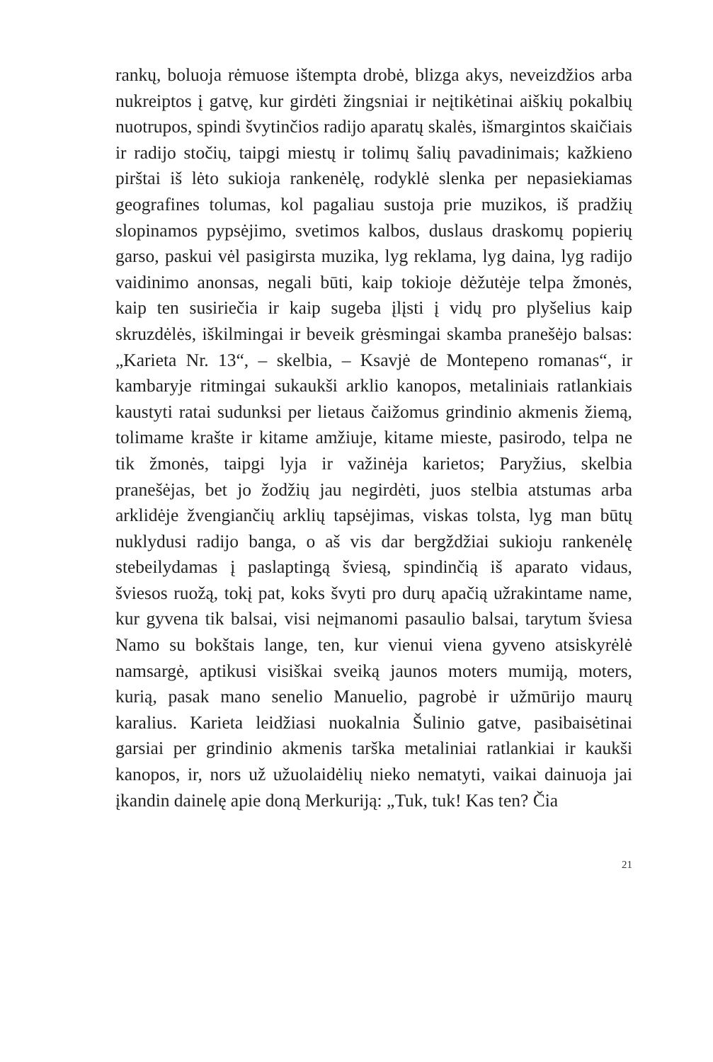rankų, boluoja rėmuose ištempta drobė, blizga akys, neveizdžios arba nukreiptos į gatvę, kur girdėti žingsniai ir neįtikėtinai aiškių pokalbių nuotrupos, spindi švytinčios radijo aparatų skalės, išmargintos skaičiais ir radijo stočių, taipgi miestų ir tolimų šalių pavadinimais; kažkieno pirštai iš lėto sukioja rankenėlę, rodyklė slenka per nepasiekiamas geografines tolumas, kol pagaliau sustoja prie muzikos, iš pradžių slopinamos pypsėjimo, svetimos kalbos, duslaus draskomų popierių garso, paskui vėl pasigirsta muzika, lyg reklama, lyg daina, lyg radijo vaidinimo anonsas, negali būti, kaip tokioje dėžutėje telpa žmonės, kaip ten susiriečia ir kaip sugeba įlįsti į vidų pro plyšelius kaip skruzdėlės, iškilmingai ir beveik grėsmingai skamba pranešėjo balsas: „Karieta Nr. 13“, – skelbia, – Ksavjė de Montepeno romanas“, ir kambaryje ritmingai sukaukši arklio kanopos, metaliniais ratlankiais kaustyti ratai sudunksi per lietaus čaižomus grindinio akmenis žiemą, tolimame krašte ir kitame amžiuje, kitame mieste, pasirodo, telpa ne tik žmonės, taipgi lyja ir važinėja karietos; Paryžius, skelbia pranešėjas, bet jo žodžių jau negirdėti, juos stelbia atstumas arba arklidėje žvengiančių arklių tapsėjimas, viskas tolsta, lyg man būtų nuklydusi radijo banga, o aš vis dar bergždžiai sukioju rankenėlę stebeilydamas į paslaptingą šviesą, spindinčią iš aparato vidaus, šviesos ruožą, tokį pat, koks švyti pro durų apačią užrakintame name, kur gyvena tik balsai, visi neįmanomi pasaulio balsai, tarytum šviesa Namo su bokštais lange, ten, kur vienui viena gyveno atsiskyrėlė namsargė, aptikusi visiškai sveiką jaunos moters mumiją, moters, kurią, pasak mano senelio Manuelio, pagrobė ir užmūrijo maurų karalius. Karieta leidžiasi nuokalnia Šulinio gatve, pasibaisėtinai garsiai per grindinio akmenis tarška metaliniai ratlankiai ir kaukši kanopos, ir, nors už užuolaidėlių nieko nematyti, vaikai dainuoja jai įkandin dainelę apie doną Merkuriją: „Tuk, tuk! Kas ten? Čia
21